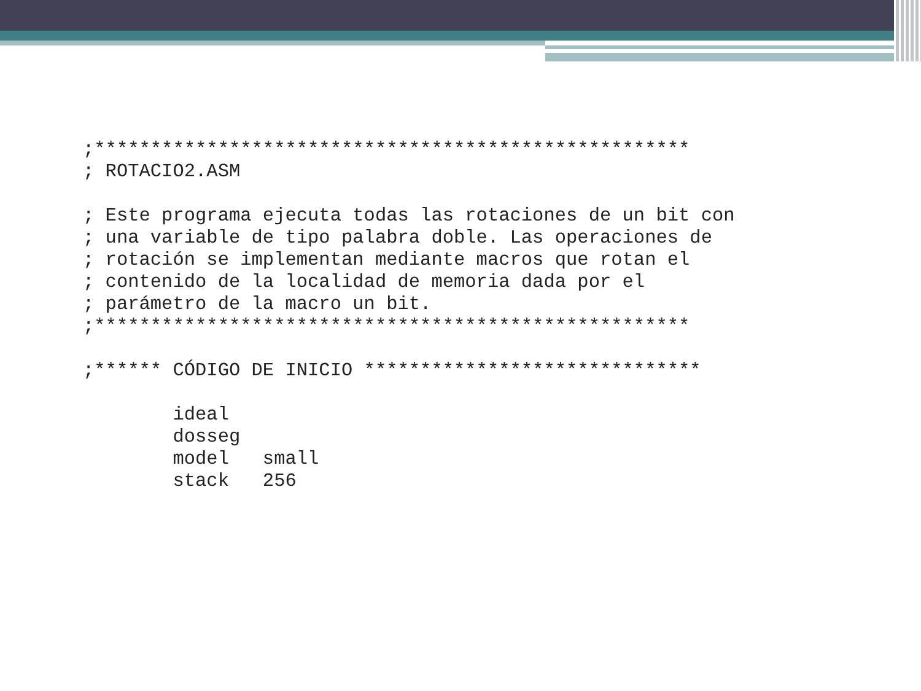;*****************************************************
; ROTACIO2.ASM

; Este programa ejecuta todas las rotaciones de un bit con
; una variable de tipo palabra doble. Las operaciones de
; rotación se implementan mediante macros que rotan el
; contenido de la localidad de memoria dada por el
; parámetro de la macro un bit.
;*****************************************************

;****** CÓDIGO DE INICIO ******************************

        ideal
        dosseg
        model   small
        stack   256